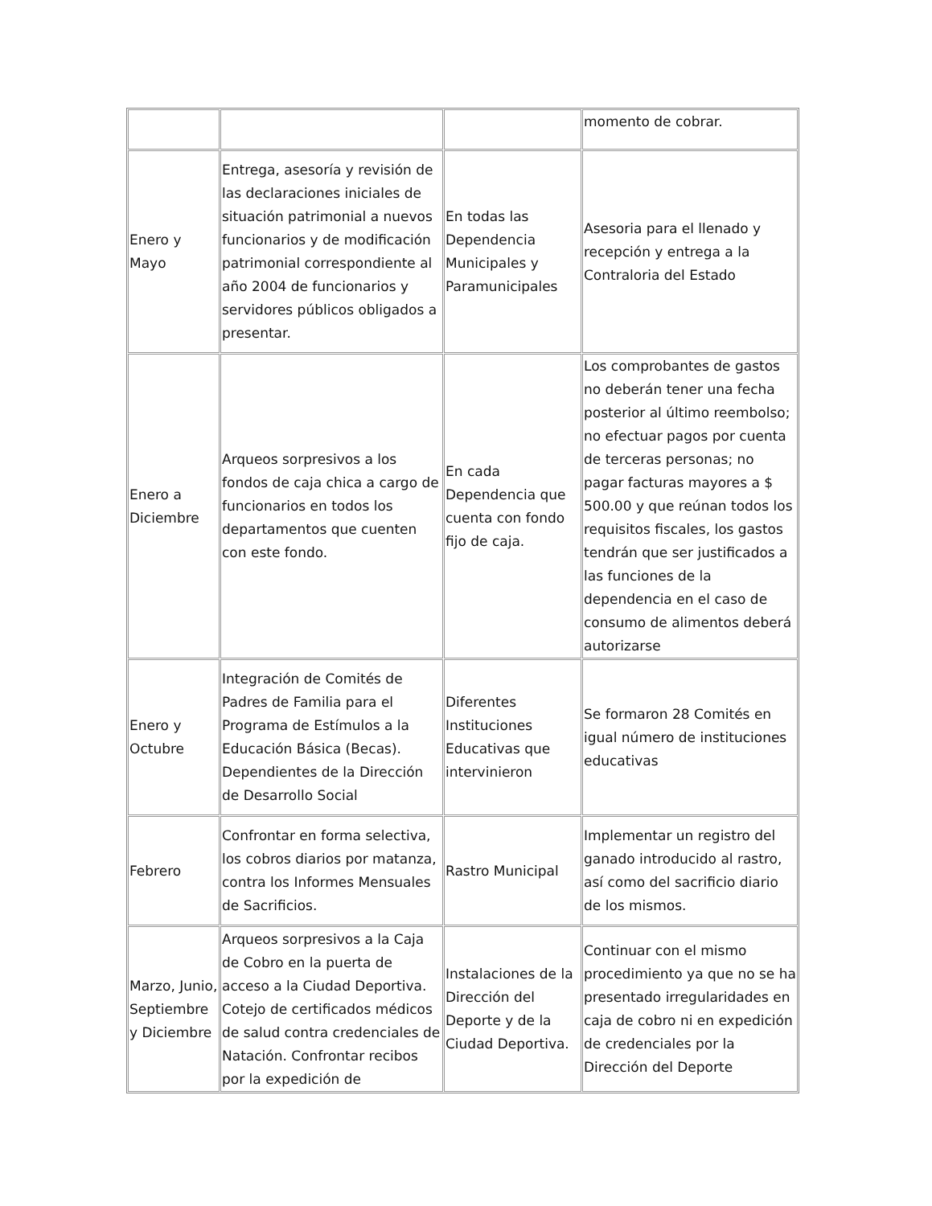| | | | momento de cobrar. |
| Enero y Mayo | Entrega, asesoría y revisión de las declaraciones iniciales de situación patrimonial a nuevos funcionarios y de modificación patrimonial correspondiente al año 2004 de funcionarios y servidores públicos obligados a presentar. | En todas las Dependencia Municipales y Paramunicipales | Asesoria para el llenado y recepción y entrega a la Contraloria del Estado |
| Enero a Diciembre | Arqueos sorpresivos a los fondos de caja chica a cargo de funcionarios en todos los departamentos que cuenten con este fondo. | En cada Dependencia que cuenta con fondo fijo de caja. | Los comprobantes de gastos no deberán tener una fecha posterior al último reembolso; no efectuar pagos por cuenta de terceras personas; no pagar facturas mayores a $ 500.00 y que reúnan todos los requisitos fiscales, los gastos tendrán que ser justificados a las funciones de la dependencia en el caso de consumo de alimentos deberá autorizarse |
| Enero y Octubre | Integración de Comités de Padres de Familia para el Programa de Estímulos a la Educación Básica (Becas). Dependientes de la Dirección de Desarrollo Social | Diferentes Instituciones Educativas que intervinieron | Se formaron 28 Comités en igual número de instituciones educativas |
| Febrero | Confrontar en forma selectiva, los cobros diarios por matanza, contra los Informes Mensuales de Sacrificios. | Rastro Municipal | Implementar un registro del ganado introducido al rastro, así como del sacrificio diario de los mismos. |
| Marzo, Junio, Septiembre y Diciembre | Arqueos sorpresivos a la Caja de Cobro en la puerta de acceso a la Ciudad Deportiva. Cotejo de certificados médicos de salud contra credenciales de Natación. Confrontar recibos por la expedición de | Instalaciones de la Dirección del Deporte y de la Ciudad Deportiva. | Continuar con el mismo procedimiento ya que no se ha presentado irregularidades en caja de cobro ni en expedición de credenciales por la Dirección del Deporte |